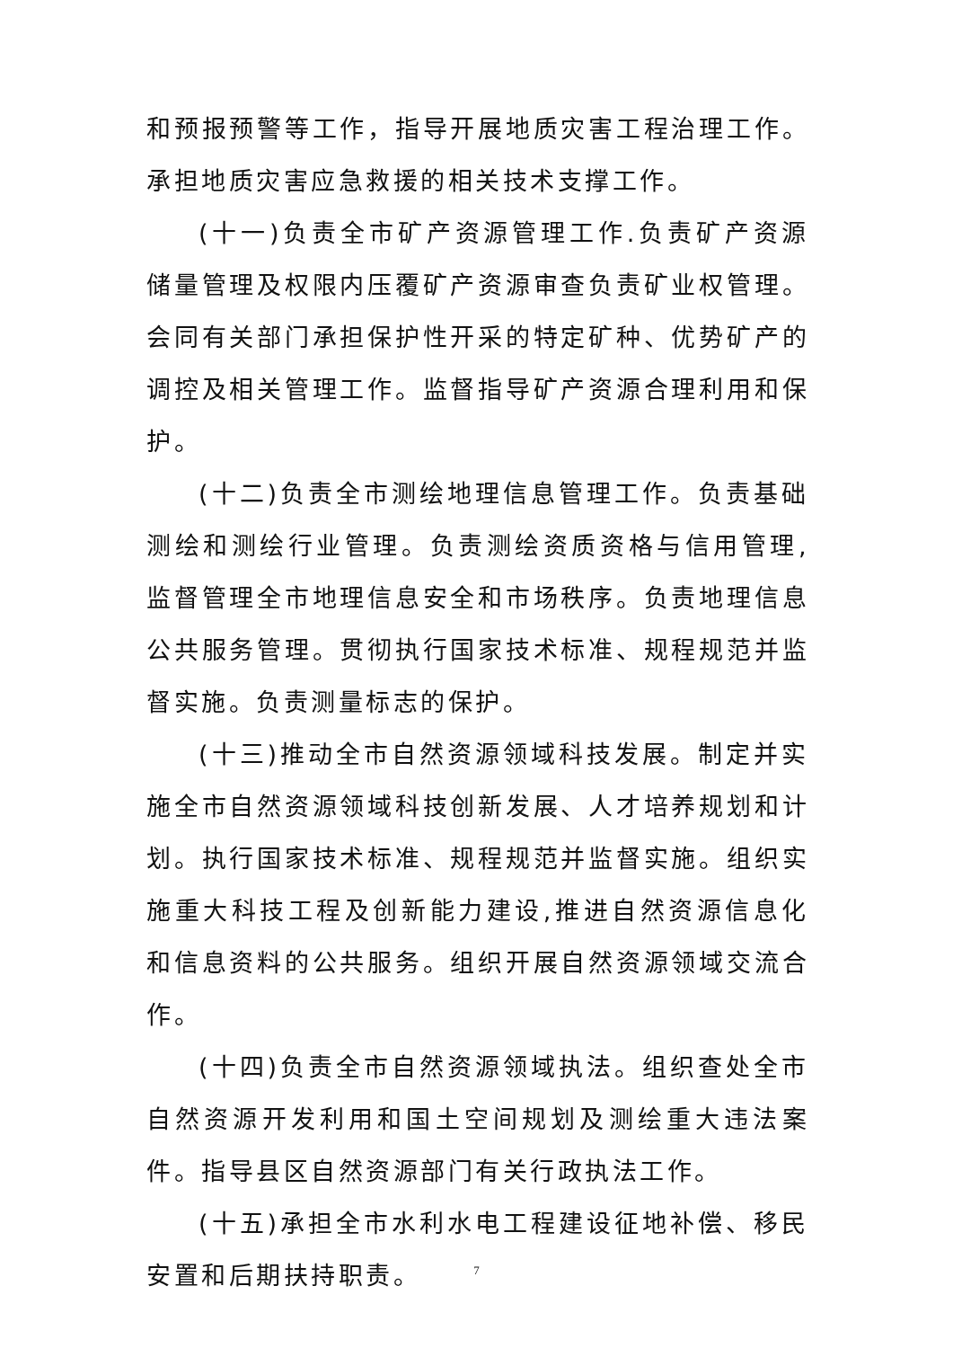和预报预警等工作，指导开展地质灾害工程治理工作。承担地质灾害应急救援的相关技术支撑工作。
(十一)负责全市矿产资源管理工作.负责矿产资源储量管理及权限内压覆矿产资源审查负责矿业权管理。会同有关部门承担保护性开采的特定矿种、优势矿产的调控及相关管理工作。监督指导矿产资源合理利用和保护。
(十二)负责全市测绘地理信息管理工作。负责基础测绘和测绘行业管理。负责测绘资质资格与信用管理,监督管理全市地理信息安全和市场秩序。负责地理信息公共服务管理。贯彻执行国家技术标准、规程规范并监督实施。负责测量标志的保护。
(十三)推动全市自然资源领域科技发展。制定并实施全市自然资源领域科技创新发展、人才培养规划和计划。执行国家技术标准、规程规范并监督实施。组织实施重大科技工程及创新能力建设,推进自然资源信息化和信息资料的公共服务。组织开展自然资源领域交流合作。
(十四)负责全市自然资源领域执法。组织查处全市自然资源开发利用和国土空间规划及测绘重大违法案件。指导县区自然资源部门有关行政执法工作。
(十五)承担全市水利水电工程建设征地补偿、移民安置和后期扶持职责。
7